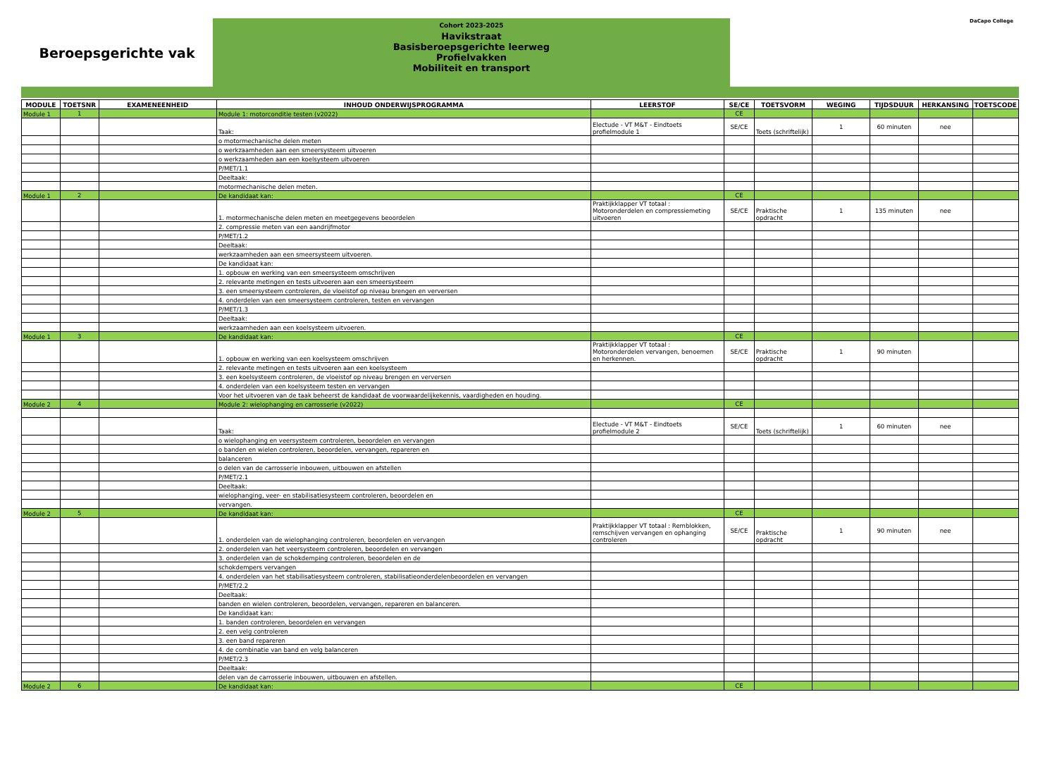Beroepsgerichte vak
Cohort 2023-2025
Havikstraat
Basisberoepsgerichte leerweg
Profielvakken
Mobiliteit en transport
DaCapo College
| MODULE | TOETSNR | EXAMENEENHEID | INHOUD ONDERWIJSPROGRAMMA | LEERSTOF | SE/CE | TOETSVORM | WEGING | TIJDSDUUR | HERKANSING | TOETSCODE |
| --- | --- | --- | --- | --- | --- | --- | --- | --- | --- | --- |
| Module 1 | 1 | | Module 1: motorconditie testen (v2022) | | CE | | | | | |
| | | | Taak: | Electude - VT M&T - Eindtoets profielmodule 1 | SE/CE | Toets (schriftelijk) | 1 | 60 minuten | nee | |
| | | | o motormechanische delen meten | | | | | | | |
| | | | o werkzaamheden aan een smeersysteem uitvoeren | | | | | | | |
| | | | o werkzaamheden aan een koelsysteem uitvoeren | | | | | | | |
| | | | P/MET/1.1 | | | | | | | |
| | | | Deeltaak: | | | | | | | |
| | | | motormechanische delen meten. | | | | | | | |
| Module 1 | 2 | | De kandidaat kan: | | CE | | | | | |
| | | | 1. motormechanische delen meten en meetgegevens beoordelen | Praktijkklapper VT totaal : Motoronderdelen en compressiemeting uitvoeren | SE/CE | Praktische opdracht | 1 | 135 minuten | nee | |
| | | | 2. compressie meten van een aandrijfmotor | | | | | | | |
| | | | P/MET/1.2 | | | | | | | |
| | | | Deeltaak: | | | | | | | |
| | | | werkzaamheden aan een smeersysteem uitvoeren. | | | | | | | |
| | | | De kandidaat kan: | | | | | | | |
| | | | 1. opbouw en werking van een smeersysteem omschrijven | | | | | | | |
| | | | 2. relevante metingen en tests uitvoeren aan een smeersysteem | | | | | | | |
| | | | 3. een smeersysteem controleren, de vloeistof op niveau brengen en verversen | | | | | | | |
| | | | 4. onderdelen van een smeersysteem controleren, testen en vervangen | | | | | | | |
| | | | P/MET/1.3 | | | | | | | |
| | | | Deeltaak: | | | | | | | |
| | | | werkzaamheden aan een koelsysteem uitvoeren. | | | | | | | |
| Module 1 | 3 | | De kandidaat kan: | | CE | | | | | |
| | | | 1. opbouw en werking van een koelsysteem omschrijven | Praktijkklapper VT totaal : Motoronderdelen vervangen, benoemen en herkennen. | SE/CE | Praktische opdracht | 1 | 90 minuten | | |
| | | | 2. relevante metingen en tests uitvoeren aan een koelsysteem | | | | | | | |
| | | | 3. een koelsysteem controleren, de vloeistof op niveau brengen en verversen | | | | | | | |
| | | | 4. onderdelen van een koelsysteem testen en vervangen | | | | | | | |
| | | | Voor het uitvoeren van de taak beheerst de kandidaat de voorwaardelijkekennis, vaardigheden en houding. | | | | | | | |
| Module 2 | 4 | | Module 2: wielophanging en carrosserie (v2022) | | CE | | | | | |
| | | | Taak: | Electude - VT M&T - Eindtoets profielmodule 2 | SE/CE | Toets (schriftelijk) | 1 | 60 minuten | nee | |
| | | | o wielophanging en veersysteem controleren, beoordelen en vervangen | | | | | | | |
| | | | o banden en wielen controleren, beoordelen, vervangen, repareren en | | | | | | | |
| | | | balanceren | | | | | | | |
| | | | o delen van de carrosserie inbouwen, uitbouwen en afstellen | | | | | | | |
| | | | P/MET/2.1 | | | | | | | |
| | | | Deeltaak: | | | | | | | |
| | | | wielophanging, veer- en stabilisatiesysteem controleren, beoordelen en | | | | | | | |
| | | | vervangen. | | | | | | | |
| Module 2 | 5 | | De kandidaat kan: | | CE | | | | | |
| | | | 1. onderdelen van de wielophanging controleren, beoordelen en vervangen | Praktijkklapper VT totaal : Remblokken, remschijven vervangen en ophanging controleren | SE/CE | Praktische opdracht | 1 | 90 minuten | nee | |
| | | | 2. onderdelen van het veersysteem controleren, beoordelen en vervangen | | | | | | | |
| | | | 3. onderdelen van de schokdemping controleren, beoordelen en de | | | | | | | |
| | | | schokdempers vervangen | | | | | | | |
| | | | 4. onderdelen van het stabilisatiesysteem controleren, stabilisatieonderdelenbeoordelen en vervangen | | | | | | | |
| | | | P/MET/2.2 | | | | | | | |
| | | | Deeltaak: | | | | | | | |
| | | | banden en wielen controleren, beoordelen, vervangen, repareren en balanceren. | | | | | | | |
| | | | De kandidaat kan: | | | | | | | |
| | | | 1. banden controleren, beoordelen en vervangen | | | | | | | |
| | | | 2. een velg controleren | | | | | | | |
| | | | 3. een band repareren | | | | | | | |
| | | | 4. de combinatie van band en velg balanceren | | | | | | | |
| | | | P/MET/2.3 | | | | | | | |
| | | | Deeltaak: | | | | | | | |
| | | | delen van de carrosserie inbouwen, uitbouwen en afstellen. | | | | | | | |
| Module 2 | 6 | | De kandidaat kan: | | CE | | | | | |